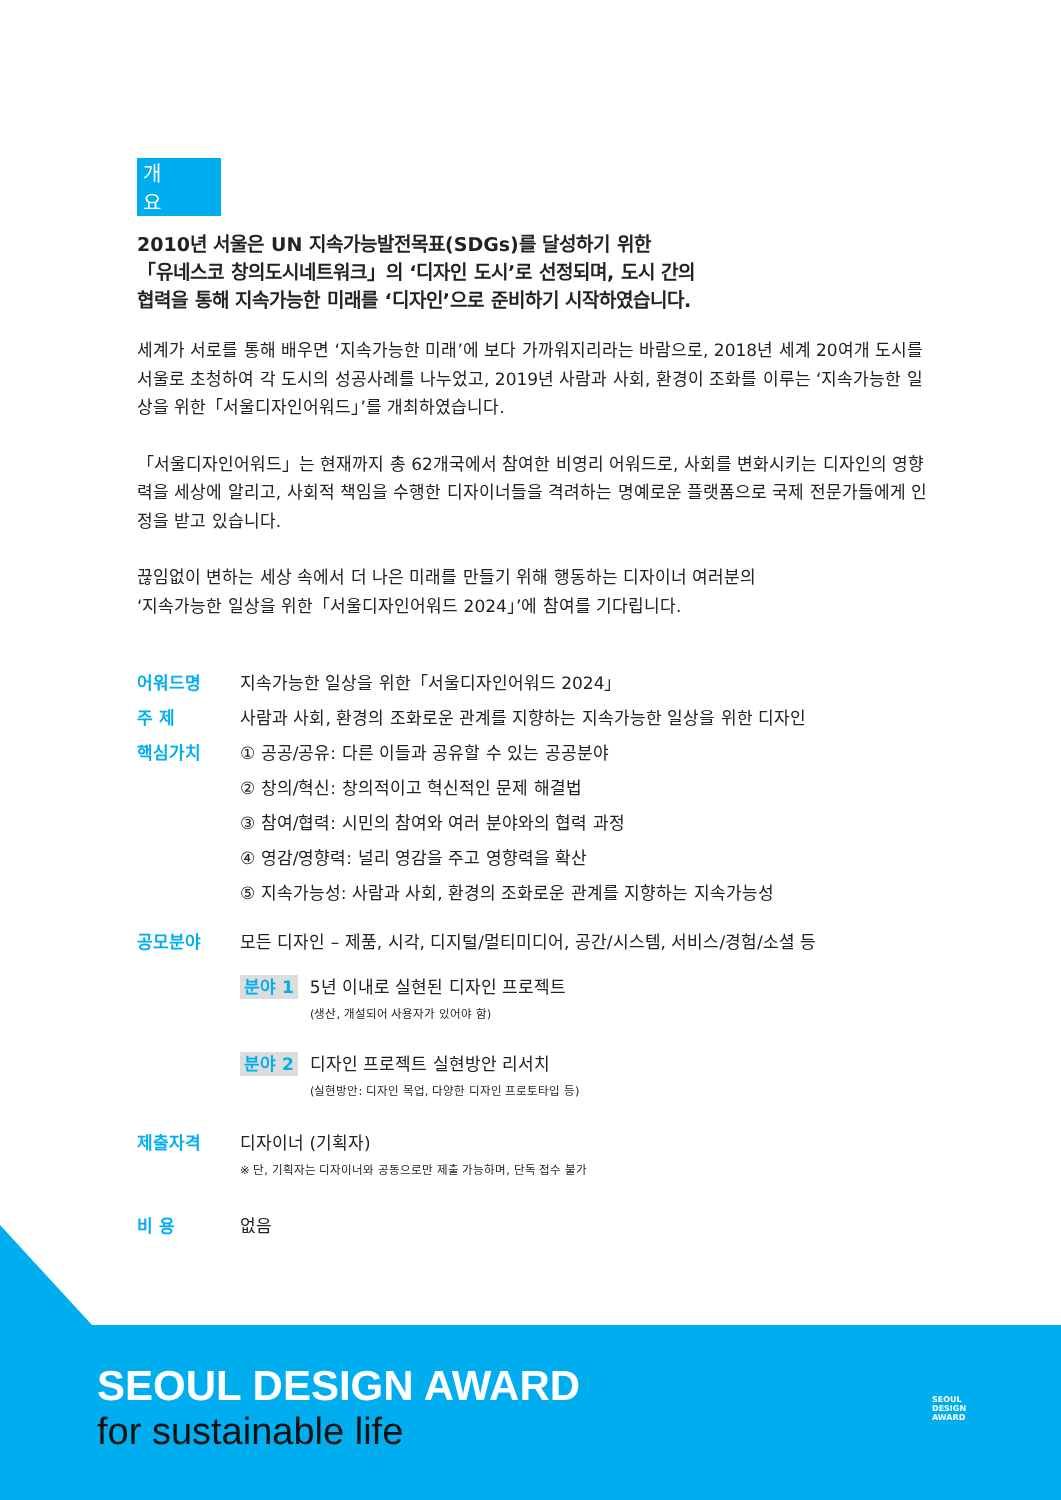개 요
2010년 서울은 UN 지속가능발전목표(SDGs)를 달성하기 위한
「유네스코 창의도시네트워크」의 ‘디자인 도시’로 선정되며, 도시 간의
협력을 통해 지속가능한 미래를 ‘디자인’으로 준비하기 시작하였습니다.
세계가 서로를 통해 배우면 ‘지속가능한 미래’에 보다 가까워지리라는 바람으로, 2018년 세계 20여개 도시를 서울로 초청하여 각 도시의 성공사례를 나누었고, 2019년 사람과 사회, 환경이 조화를 이루는 ‘지속가능한 일상을 위한「서울디자인어워드」’를 개최하였습니다.
「서울디자인어워드」는 현재까지 총 62개국에서 참여한 비영리 어워드로, 사회를 변화시키는 디자인의 영향력을 세상에 알리고, 사회적 책임을 수행한 디자이너들을 격려하는 명예로운 플랫폼으로 국제 전문가들에게 인정을 받고 있습니다.
끊임없이 변하는 세상 속에서 더 나은 미래를 만들기 위해 행동하는 디자이너 여러분의
‘지속가능한 일상을 위한「서울디자인어워드 2024」’에 참여를 기다립니다.
어워드명 지속가능한 일상을 위한「서울디자인어워드 2024」
주 제 사람과 사회, 환경의 조화로운 관계를 지향하는 지속가능한 일상을 위한 디자인
핵심가치 ① 공공/공유: 다른 이들과 공유할 수 있는 공공분야
② 창의/혁신: 창의적이고 혁신적인 문제 해결법
③ 참여/협력: 시민의 참여와 여러 분야와의 협력 과정
④ 영감/영향력: 널리 영감을 주고 영향력을 확산
⑤ 지속가능성: 사람과 사회, 환경의 조화로운 관계를 지향하는 지속가능성
공모분야 모든 디자인 – 제품, 시각, 디지털/멀티미디어, 공간/시스템, 서비스/경험/소셜 등
분야 1 5년 이내로 실현된 디자인 프로젝트
(생산, 개설되어 사용자가 있어야 함)
분야 2 디자인 프로젝트 실현방안 리서치
(실현방안: 디자인 목업, 다양한 디자인 프로토타입 등)
제출자격 디자이너 (기획자)
※ 단, 기획자는 디자이너와 공동으로만 제출 가능하며, 단독 접수 불가
비 용 없음
SEOUL DESIGN AWARD
for sustainable life
SEOUL
DESIGN
AWARD